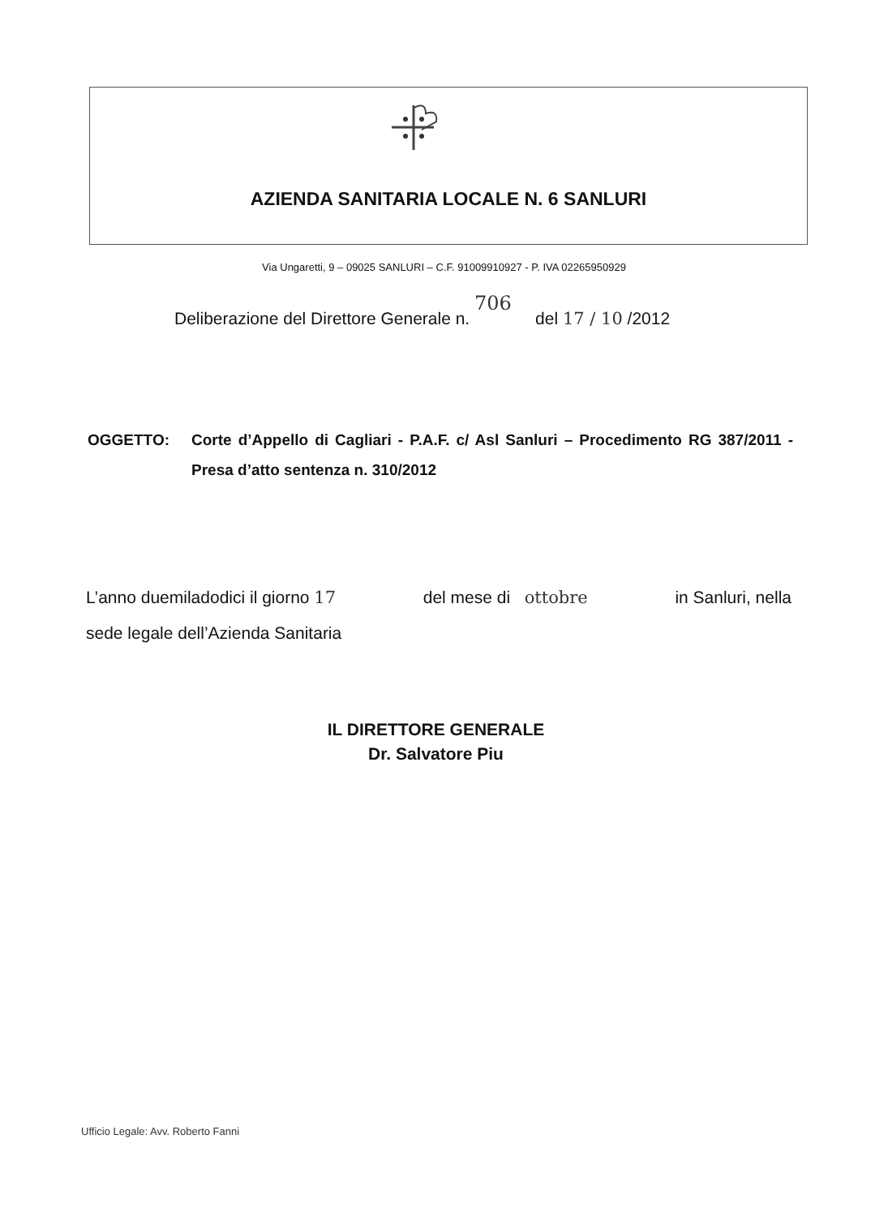AZIENDA SANITARIA LOCALE N. 6 SANLURI
Via Ungaretti, 9 – 09025 SANLURI – C.F. 91009910927 - P. IVA 02265950929
Deliberazione del Direttore Generale n. 706 del 17 / 10 /2012
OGGETTO: Corte d’Appello di Cagliari - P.A.F. c/ Asl Sanluri – Procedimento RG 387/2011 - Presa d’atto sentenza n. 310/2012
L’anno duemiladodici il giorno 17 del mese di ottobre in Sanluri, nella
sede legale dell’Azienda Sanitaria
IL DIRETTORE GENERALE
Dr. Salvatore Piu
Ufficio Legale: Avv. Roberto Fanni